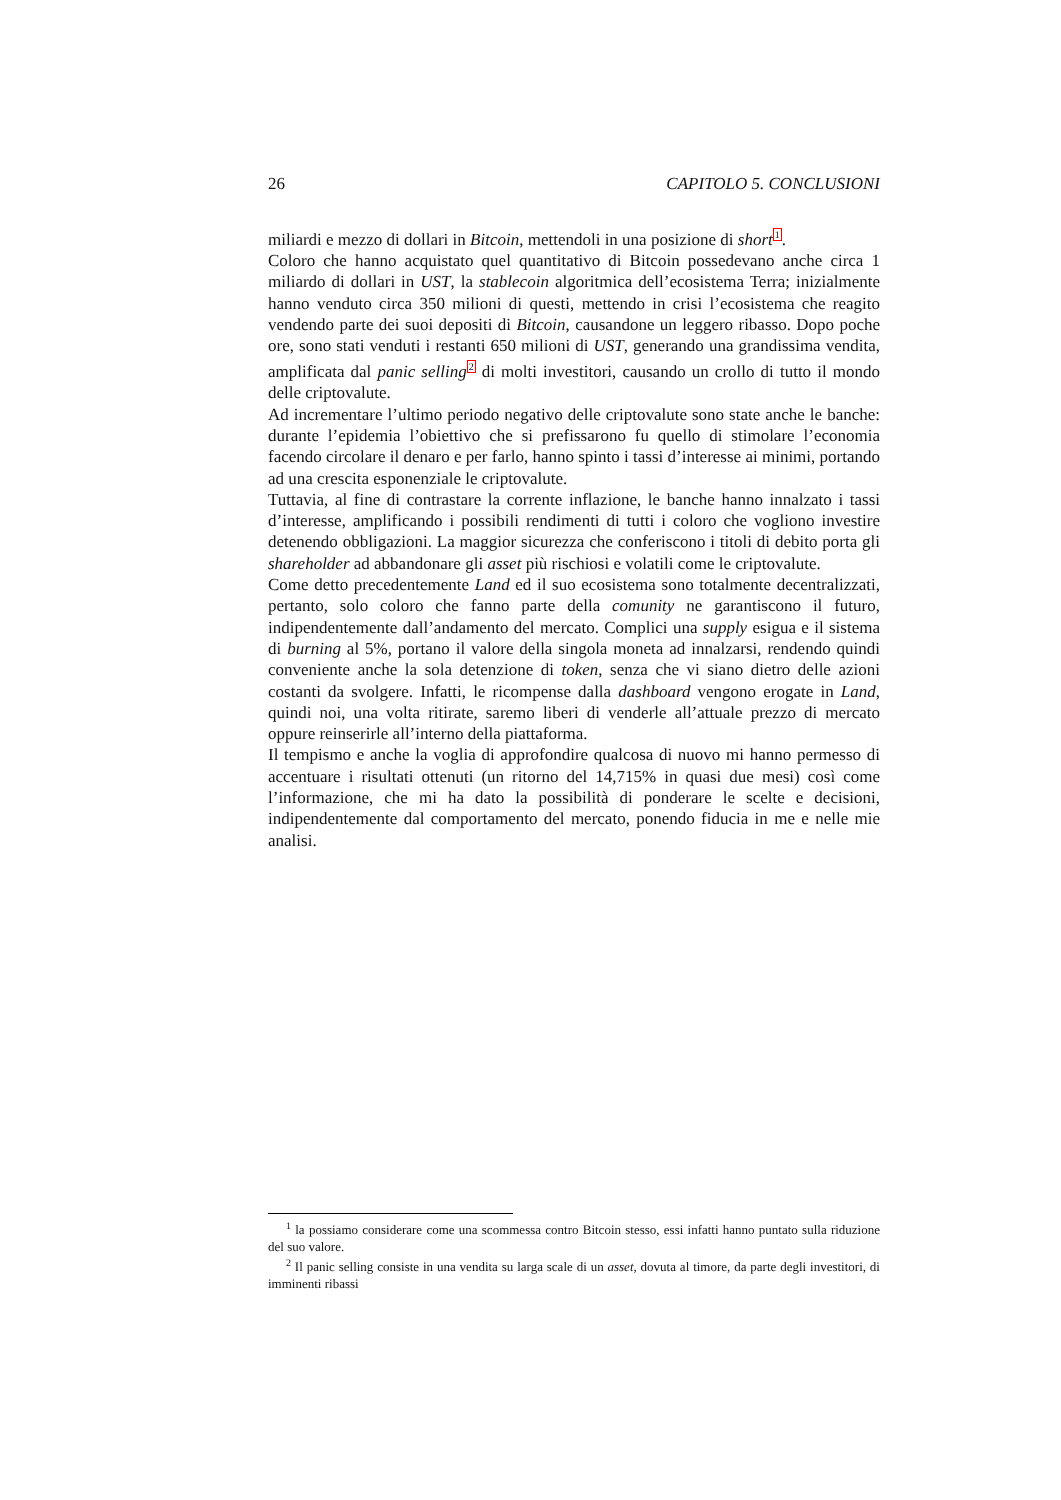26 CAPITOLO 5. CONCLUSIONI
miliardi e mezzo di dollari in Bitcoin, mettendoli in una posizione di short<sup>1</sup>.
Coloro che hanno acquistato quel quantitativo di Bitcoin possedevano anche circa 1 miliardo di dollari in UST, la stablecoin algoritmica dell’ecosistema Terra; inizialmente hanno venduto circa 350 milioni di questi, mettendo in crisi l’ecosistema che reagito vendendo parte dei suoi depositi di Bitcoin, causandone un leggero ribasso. Dopo poche ore, sono stati venduti i restanti 650 milioni di UST, generando una grandissima vendita, amplificata dal panic selling<sup>2</sup> di molti investitori, causando un crollo di tutto il mondo delle criptovalute.
Ad incrementare l’ultimo periodo negativo delle criptovalute sono state anche le banche: durante l’epidemia l’obiettivo che si prefissarono fu quello di stimolare l’economia facendo circolare il denaro e per farlo, hanno spinto i tassi d’interesse ai minimi, portando ad una crescita esponenziale le criptovalute.
Tuttavia, al fine di contrastare la corrente inflazione, le banche hanno innalzato i tassi d’interesse, amplificando i possibili rendimenti di tutti i coloro che vogliono investire detenendo obbligazioni. La maggior sicurezza che conferiscono i titoli di debito porta gli shareholder ad abbandonare gli asset più rischiosi e volatili come le criptovalute.
Come detto precedentemente Land ed il suo ecosistema sono totalmente decentralizzati, pertanto, solo coloro che fanno parte della comunity ne garantiscono il futuro, indipendentemente dall’andamento del mercato. Complici una supply esigua e il sistema di burning al 5%, portano il valore della singola moneta ad innalzarsi, rendendo quindi conveniente anche la sola detenzione di token, senza che vi siano dietro delle azioni costanti da svolgere. Infatti, le ricompense dalla dashboard vengono erogate in Land, quindi noi, una volta ritirate, saremo liberi di venderle all’attuale prezzo di mercato oppure reinserirle all’interno della piattaforma.
Il tempismo e anche la voglia di approfondire qualcosa di nuovo mi hanno permesso di accentuare i risultati ottenuti (un ritorno del 14,715% in quasi due mesi) così come l’informazione, che mi ha dato la possibilità di ponderare le scelte e decisioni, indipendentemente dal comportamento del mercato, ponendo fiducia in me e nelle mie analisi.
<sup>1</sup> la possiamo considerare come una scommessa contro Bitcoin stesso, essi infatti hanno puntato sulla riduzione del suo valore.
<sup>2</sup> Il panic selling consiste in una vendita su larga scale di un asset, dovuta al timore, da parte degli investitori, di imminenti ribassi